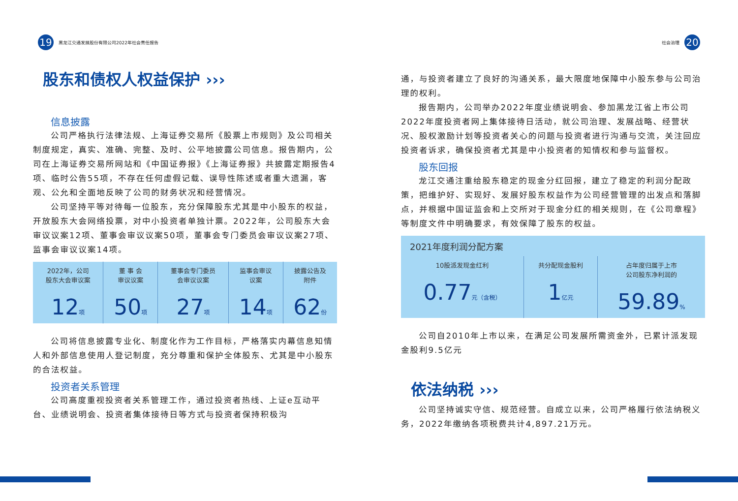19 黑龙江交通发展股份有限公司2022年社会责任报告
股东和债权人权益保护 ›››
信息披露
公司严格执行法律法规、上海证券交易所《股票上市规则》及公司相关制度规定，真实、准确、完整、及时、公平地披露公司信息。报告期内，公司在上海证券交易所网站和《中国证券报》《上海证券报》共披露定期报告4项、临时公告55项，不存在任何虚假记载、误导性陈述或者重大遗漏，客观、公允和全面地反映了公司的财务状况和经营情况。
公司坚持平等对待每一位股东，充分保障股东尤其是中小股东的权益，开放股东大会网络投票，对中小投资者单独计票。2022年，公司股东大会审议议案12项、董事会审议议案50项，董事会专门委员会审议议案27项、监事会审议议案14项。
| 2022年，公司 股东大会审议案 12 项 | 董 事 会 审议议案 50 项 | 董事会专门委员 会审议议案 27 项 | 监事会审议 议案 14 项 | 披露公告及 附件 62 份 |
公司将信息披露专业化、制度化作为工作目标，严格落实内幕信息知情人和外部信息使用人登记制度，充分尊重和保护全体股东、尤其是中小股东的合法权益。
投资者关系管理
公司高度重视投资者关系管理工作，通过投资者热线、上证e互动平台、业绩说明会、投资者集体接待日等方式与投资者保持积极沟
社会治理 20
通，与投资者建立了良好的沟通关系，最大限度地保障中小股东参与公司治理的权利。
报告期内，公司举办2022年度业绩说明会、参加黑龙江省上市公司2022年度投资者网上集体接待日活动，就公司治理、发展战略、经营状况、股权激励计划等投资者关心的问题与投资者进行沟通与交流，关注回应投资者诉求，确保投资者尤其是中小投资者的知情权和参与监督权。
股东回报
龙江交通注重给股东稳定的现金分红回报，建立了稳定的利润分配政策，把维护好、实现好、发展好股东权益作为公司经营管理的出发点和落脚点，并根据中国证监会和上交所对于现金分红的相关规则，在《公司章程》等制度文件中明确要求，有效保障了股东的权益。
| 2021年度利润分配方案 | | |
| 10股派发现金红利 0.77 元（含税） | 共分配现金股利 1 亿元 | 占年度归属于上市 公司股东净利润的 59.89 % |
公司自2010年上市以来，在满足公司发展所需资金外，已累计派发现金股利9.5亿元
依法纳税 ›››
公司坚持诚实守信、规范经营。自成立以来，公司严格履行依法纳税义务，2022年缴纳各项税费共计4,897.21万元。